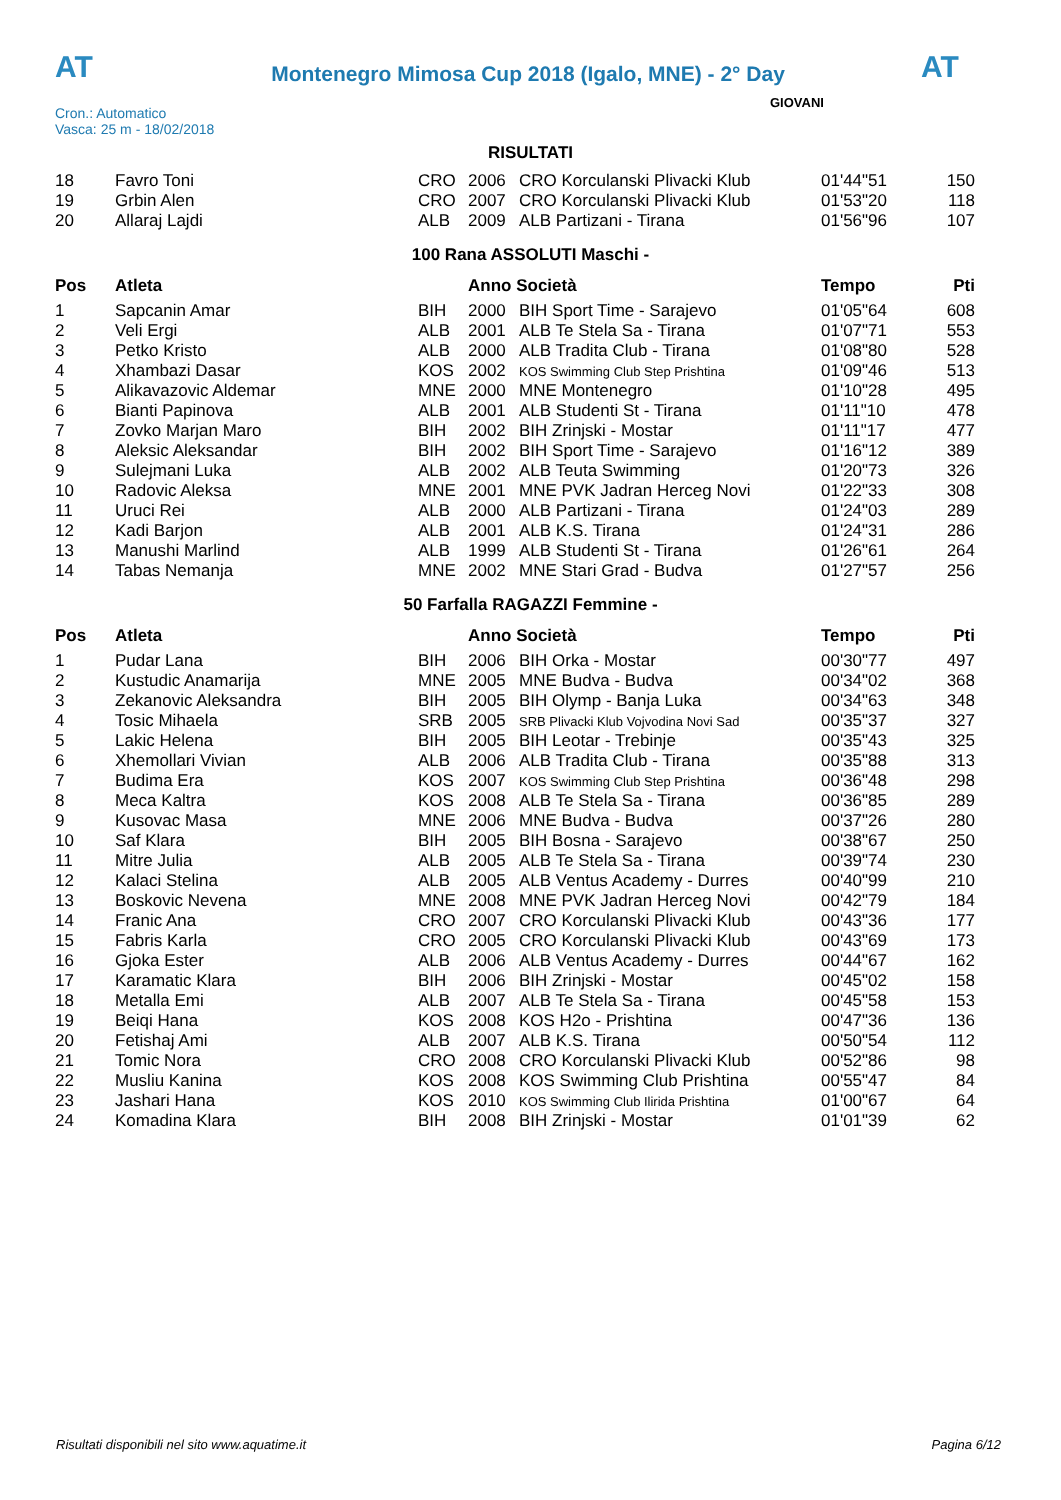AT
Montenegro Mimosa Cup 2018 (Igalo, MNE) - 2° Day
AT
Cron.: Automatico
Vasca: 25 m - 18/02/2018
GIOVANI
RISULTATI
| 18 | Favro Toni | CRO | 2006 | CRO Korculanski Plivacki Klub | 01'44"51 | 150 |
| 19 | Grbin Alen | CRO | 2007 | CRO Korculanski Plivacki Klub | 01'53"20 | 118 |
| 20 | Allaraj Lajdi | ALB | 2009 | ALB Partizani - Tirana | 01'56"96 | 107 |
100 Rana ASSOLUTI Maschi -
| Pos | Atleta | | Anno Società | | Tempo | Pti |
| --- | --- | --- | --- | --- | --- | --- |
| 1 | Sapcanin Amar | BIH | 2000 | BIH Sport Time - Sarajevo | 01'05"64 | 608 |
| 2 | Veli Ergi | ALB | 2001 | ALB Te Stela Sa - Tirana | 01'07"71 | 553 |
| 3 | Petko Kristo | ALB | 2000 | ALB Tradita Club - Tirana | 01'08"80 | 528 |
| 4 | Xhambazi Dasar | KOS | 2002 | KOS Swimming Club Step Prishtina | 01'09"46 | 513 |
| 5 | Alikavazovic Aldemar | MNE | 2000 | MNE Montenegro | 01'10"28 | 495 |
| 6 | Bianti Papinova | ALB | 2001 | ALB Studenti St - Tirana | 01'11"10 | 478 |
| 7 | Zovko Marjan Maro | BIH | 2002 | BIH Zrinjski - Mostar | 01'11"17 | 477 |
| 8 | Aleksic Aleksandar | BIH | 2002 | BIH Sport Time - Sarajevo | 01'16"12 | 389 |
| 9 | Sulejmani Luka | ALB | 2002 | ALB Teuta Swimming | 01'20"73 | 326 |
| 10 | Radovic Aleksa | MNE | 2001 | MNE PVK Jadran Herceg Novi | 01'22"33 | 308 |
| 11 | Uruci Rei | ALB | 2000 | ALB Partizani - Tirana | 01'24"03 | 289 |
| 12 | Kadi Barjon | ALB | 2001 | ALB K.S. Tirana | 01'24"31 | 286 |
| 13 | Manushi Marlind | ALB | 1999 | ALB Studenti St - Tirana | 01'26"61 | 264 |
| 14 | Tabas Nemanja | MNE | 2002 | MNE Stari Grad - Budva | 01'27"57 | 256 |
50 Farfalla RAGAZZI Femmine -
| Pos | Atleta | | Anno Società | | Tempo | Pti |
| --- | --- | --- | --- | --- | --- | --- |
| 1 | Pudar Lana | BIH | 2006 | BIH Orka - Mostar | 00'30"77 | 497 |
| 2 | Kustudic Anamarija | MNE | 2005 | MNE Budva - Budva | 00'34"02 | 368 |
| 3 | Zekanovic Aleksandra | BIH | 2005 | BIH Olymp - Banja Luka | 00'34"63 | 348 |
| 4 | Tosic Mihaela | SRB | 2005 | SRB Plivacki Klub Vojvodina Novi Sad | 00'35"37 | 327 |
| 5 | Lakic Helena | BIH | 2005 | BIH Leotar - Trebinje | 00'35"43 | 325 |
| 6 | Xhemollari Vivian | ALB | 2006 | ALB Tradita Club - Tirana | 00'35"88 | 313 |
| 7 | Budima Era | KOS | 2007 | KOS Swimming Club Step Prishtina | 00'36"48 | 298 |
| 8 | Meca Kaltra | KOS | 2008 | ALB Te Stela Sa - Tirana | 00'36"85 | 289 |
| 9 | Kusovac Masa | MNE | 2006 | MNE Budva - Budva | 00'37"26 | 280 |
| 10 | Saf Klara | BIH | 2005 | BIH Bosna - Sarajevo | 00'38"67 | 250 |
| 11 | Mitre Julia | ALB | 2005 | ALB Te Stela Sa - Tirana | 00'39"74 | 230 |
| 12 | Kalaci Stelina | ALB | 2005 | ALB Ventus Academy - Durres | 00'40"99 | 210 |
| 13 | Boskovic Nevena | MNE | 2008 | MNE PVK Jadran Herceg Novi | 00'42"79 | 184 |
| 14 | Franic Ana | CRO | 2007 | CRO Korculanski Plivacki Klub | 00'43"36 | 177 |
| 15 | Fabris Karla | CRO | 2005 | CRO Korculanski Plivacki Klub | 00'43"69 | 173 |
| 16 | Gjoka Ester | ALB | 2006 | ALB Ventus Academy - Durres | 00'44"67 | 162 |
| 17 | Karamatic Klara | BIH | 2006 | BIH Zrinjski - Mostar | 00'45"02 | 158 |
| 18 | Metalla Emi | ALB | 2007 | ALB Te Stela Sa - Tirana | 00'45"58 | 153 |
| 19 | Beiqi Hana | KOS | 2008 | KOS H2o - Prishtina | 00'47"36 | 136 |
| 20 | Fetishaj Ami | ALB | 2007 | ALB K.S. Tirana | 00'50"54 | 112 |
| 21 | Tomic Nora | CRO | 2008 | CRO Korculanski Plivacki Klub | 00'52"86 | 98 |
| 22 | Musliu Kanina | KOS | 2008 | KOS Swimming Club Prishtina | 00'55"47 | 84 |
| 23 | Jashari Hana | KOS | 2010 | KOS Swimming Club Ilirida Prishtina | 01'00"67 | 64 |
| 24 | Komadina Klara | BIH | 2008 | BIH Zrinjski - Mostar | 01'01"39 | 62 |
Risultati disponibili nel sito www.aquatime.it Pagina 6/12